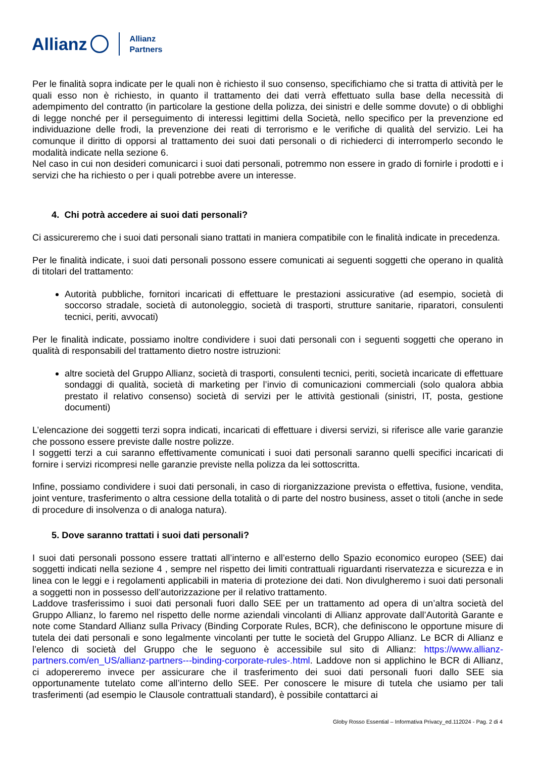Allianz Allianz
Partners
Per le finalità sopra indicate per le quali non è richiesto il suo consenso, specifichiamo che si tratta di attività per le quali esso non è richiesto, in quanto il trattamento dei dati verrà effettuato sulla base della necessità di adempimento del contratto (in particolare la gestione della polizza, dei sinistri e delle somme dovute) o di obblighi di legge nonché per il perseguimento di interessi legittimi della Società, nello specifico per la prevenzione ed individuazione delle frodi, la prevenzione dei reati di terrorismo e le verifiche di qualità del servizio. Lei ha comunque il diritto di opporsi al trattamento dei suoi dati personali o di richiederci di interromperlo secondo le modalità indicate nella sezione 6.
Nel caso in cui non desideri comunicarci i suoi dati personali, potremmo non essere in grado di fornirle i prodotti e i servizi che ha richiesto o per i quali potrebbe avere un interesse.
4. Chi potrà accedere ai suoi dati personali?
Ci assicureremo che i suoi dati personali siano trattati in maniera compatibile con le finalità indicate in precedenza.
Per le finalità indicate, i suoi dati personali possono essere comunicati ai seguenti soggetti che operano in qualità di titolari del trattamento:
Autorità pubbliche, fornitori incaricati di effettuare le prestazioni assicurative (ad esempio, società di soccorso stradale, società di autonoleggio, società di trasporti, strutture sanitarie, riparatori, consulenti tecnici, periti, avvocati)
Per le finalità indicate, possiamo inoltre condividere i suoi dati personali con i seguenti soggetti che operano in qualità di responsabili del trattamento dietro nostre istruzioni:
altre società del Gruppo Allianz, società di trasporti, consulenti tecnici, periti, società incaricate di effettuare sondaggi di qualità, società di marketing per l’invio di comunicazioni commerciali (solo qualora abbia prestato il relativo consenso) società di servizi per le attività gestionali (sinistri, IT, posta, gestione documenti)
L’elencazione dei soggetti terzi sopra indicati, incaricati di effettuare i diversi servizi, si riferisce alle varie garanzie che possono essere previste dalle nostre polizze.
I soggetti terzi a cui saranno effettivamente comunicati i suoi dati personali saranno quelli specifici incaricati di fornire i servizi ricompresi nelle garanzie previste nella polizza da lei sottoscritta.
Infine, possiamo condividere i suoi dati personali, in caso di riorganizzazione prevista o effettiva, fusione, vendita, joint venture, trasferimento o altra cessione della totalità o di parte del nostro business, asset o titoli (anche in sede di procedure di insolvenza o di analoga natura).
5. Dove saranno trattati i suoi dati personali?
I suoi dati personali possono essere trattati all’interno e all’esterno dello Spazio economico europeo (SEE) dai soggetti indicati nella sezione 4 , sempre nel rispetto dei limiti contrattuali riguardanti riservatezza e sicurezza e in linea con le leggi e i regolamenti applicabili in materia di protezione dei dati. Non divulgheremo i suoi dati personali a soggetti non in possesso dell’autorizzazione per il relativo trattamento.
Laddove trasferissimo i suoi dati personali fuori dallo SEE per un trattamento ad opera di un’altra società del Gruppo Allianz, lo faremo nel rispetto delle norme aziendali vincolanti di Allianz approvate dall’Autorità Garante e note come Standard Allianz sulla Privacy (Binding Corporate Rules, BCR), che definiscono le opportune misure di tutela dei dati personali e sono legalmente vincolanti per tutte le società del Gruppo Allianz. Le BCR di Allianz e l’elenco di società del Gruppo che le seguono è accessibile sul sito di Allianz: https://www.allianz-partners.com/en_US/allianz-partners---binding-corporate-rules-.html. Laddove non si applichino le BCR di Allianz, ci adopereremo invece per assicurare che il trasferimento dei suoi dati personali fuori dallo SEE sia opportunamente tutelato come all’interno dello SEE. Per conoscere le misure di tutela che usiamo per tali trasferimenti (ad esempio le Clausole contrattuali standard), è possibile contattarci ai
Globy Rosso Essential – Informativa Privacy_ed.112024 - Pag. 2 di 4